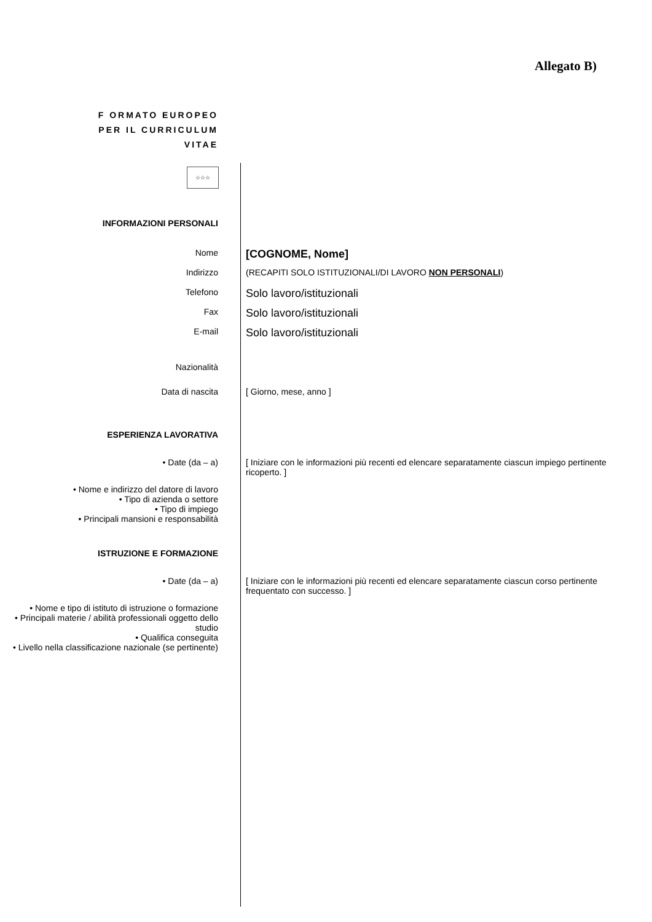Allegato B)
F ORMATO EUROPEO
PER IL CURRICULUM
VITAE
☆☆☆
INFORMAZIONI PERSONALI
Nome
[COGNOME, Nome]
Indirizzo (RECAPITI SOLO ISTITUZIONALI/DI LAVORO NON PERSONALI)
Telefono
Solo lavoro/istituzionali
Fax
Solo lavoro/istituzionali
E-mail
Solo lavoro/istituzionali
Nazionalità
Data di nascita [ Giorno, mese, anno ]
ESPERIENZA LAVORATIVA
• Date (da – a) [ Iniziare con le informazioni più recenti ed elencare separatamente ciascun impiego pertinente ricoperto. ]
• Nome e indirizzo del datore di lavoro
• Tipo di azienda o settore
• Tipo di impiego
• Principali mansioni e responsabilità
ISTRUZIONE E FORMAZIONE
• Date (da – a) [ Iniziare con le informazioni più recenti ed elencare separatamente ciascun corso pertinente frequentato con successo. ]
• Nome e tipo di istituto di istruzione o formazione
• Principali materie / abilità professionali oggetto dello studio
• Qualifica conseguita
• Livello nella classificazione nazionale (se pertinente)